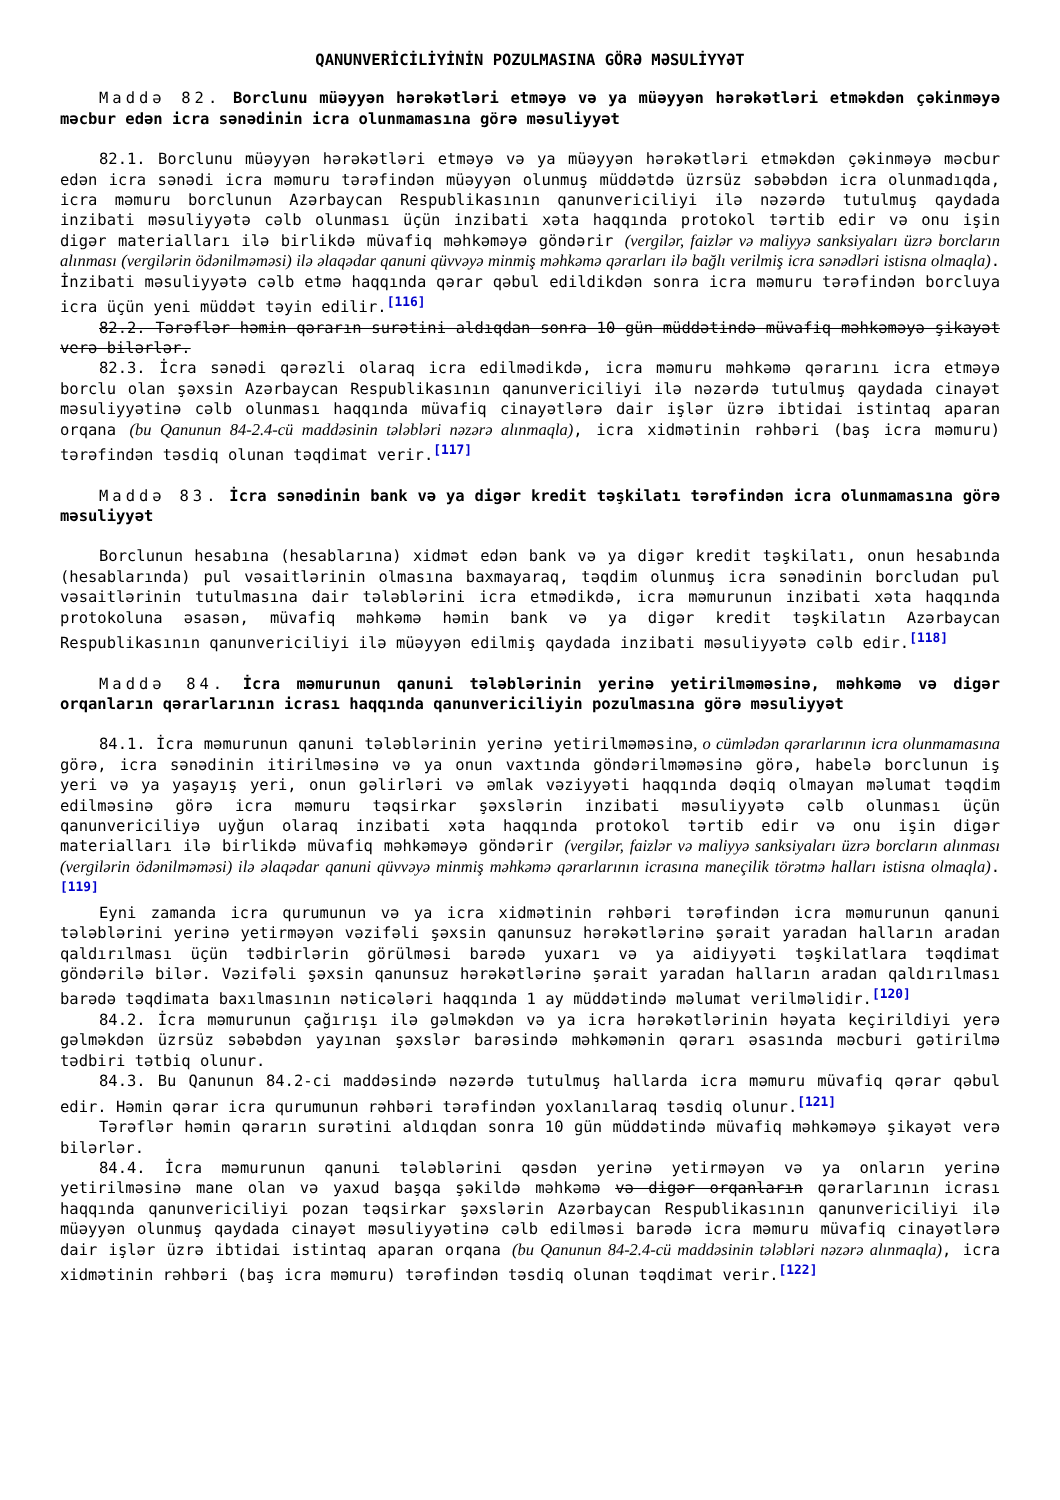QANUNVERİCİLİYİNİN POZULMASINA GÖRƏ MƏSULİYYƏT
Maddə 82. Borclunu müəyyən hərəkətləri etməyə və ya müəyyən hərəkətləri etməkdən çəkinməyə məcbur edən icra sənədinin icra olunmamasına görə məsuliyyət
82.1. Borclunu müəyyən hərəkətləri etməyə və ya müəyyən hərəkətləri etməkdən çəkinməyə məcbur edən icra sənədi icra məmuru tərəfindən müəyyən olunmuş müddətdə üzrsüz səbəbdən icra olunmadıqda, icra məmuru borclunun Azərbaycan Respublikasının qanunvericiliyi ilə nəzərdə tutulmuş qaydada inzibati məsuliyyətə cəlb olunması üçün inzibati xəta haqqında protokol tərtib edir və onu işin digər materialları ilə birlikdə müvafiq məhkəməyə göndərir (vergilər, faizlər və maliyyə sanksiyaları üzrə borcların alınması (vergilərin ödənilməməsi) ilə əlaqədar qanuni qüvvəyə minmiş məhkəmə qərarları ilə bağlı verilmiş icra sənədləri istisna olmaqla). İnzibati məsuliyyətə cəlb etmə haqqında qərar qəbul edildikdən sonra icra məmuru tərəfindən borcluya icra üçün yeni müddət təyin edilir.<sup>[116]</sup>
82.2. Tərəflər həmin qərarın surətini aldıqdan sonra 10 gün müddətində müvafiq məhkəməyə şikayət verə bilərlər.
82.3. İcra sənədi qərəzli olaraq icra edilmədikdə, icra məmuru məhkəmə qərarını icra etməyə borclu olan şəxsin Azərbaycan Respublikasının qanunvericiliyi ilə nəzərdə tutulmuş qaydada cinayət məsuliyyətinə cəlb olunması haqqında müvafiq cinayətlərə dair işlər üzrə ibtidai istintaq aparan orqana (bu Qanunun 84-2.4-cü maddəsinin tələbləri nəzərə alınmaqla), icra xidmətinin rəhbəri (baş icra məmuru) tərəfindən təsdiq olunan təqdimat verir.<sup>[117]</sup>
Maddə 83. İcra sənədinin bank və ya digər kredit təşkilatı tərəfindən icra olunmamasına görə məsuliyyət
Borclunun hesabına (hesablarına) xidmət edən bank və ya digər kredit təşkilatı, onun hesabında (hesablarında) pul vəsaitlərinin olmasına baxmayaraq, təqdim olunmuş icra sənədinin borcludan pul vəsaitlərinin tutulmasına dair tələblərini icra etmədikdə, icra məmurunun inzibati xəta haqqında protokoluna əsasən, müvafiq məhkəmə həmin bank və ya digər kredit təşkilatın Azərbaycan Respublikasının qanunvericiliyi ilə müəyyən edilmiş qaydada inzibati məsuliyyətə cəlb edir.<sup>[118]</sup>
Maddə 84. İcra məmurunun qanuni tələblərinin yerinə yetirilməməsinə, məhkəmə və digər orqanların qərarlarının icrası haqqında qanunvericiliyin pozulmasına görə məsuliyyət
84.1. İcra məmurunun qanuni tələblərinin yerinə yetirilməməsinə, o cümlədən qərarlarının icra olunmamasına görə, icra sənədinin itirilməsinə və ya onun vaxtında göndərilməməsinə görə, habelə borclunun iş yeri və ya yaşayış yeri, onun gəlirləri və əmlak vəziyyəti haqqında dəqiq olmayan məlumat təqdim edilməsinə görə icra məmuru təqsirkar şəxslərin inzibati məsuliyyətə cəlb olunması üçün qanunvericiliyə uyğun olaraq inzibati xəta haqqında protokol tərtib edir və onu işin digər materialları ilə birlikdə müvafiq məhkəməyə göndərir (vergilər, faizlər və maliyyə sanksiyaları üzrə borcların alınması (vergilərin ödənilməməsi) ilə əlaqədar qanuni qüvvəyə minmiş məhkəmə qərarlarının icrasına maneçilik törətmə halları istisna olmaqla).<sup>[119]</sup>
Eyni zamanda icra qurumunun və ya icra xidmətinin rəhbəri tərəfindən icra məmurunun qanuni tələblərini yerinə yetirməyən vəzifəli şəxsin qanunsuz hərəkətlərinə şərait yaradan halların aradan qaldırılması üçün tədbirlərin görülməsi barədə yuxarı və ya aidiyyəti təşkilatlara təqdimat göndərilə bilər. Vəzifəli şəxsin qanunsuz hərəkətlərinə şərait yaradan halların aradan qaldırılması barədə təqdimata baxılmasının nəticələri haqqında 1 ay müddətində məlumat verilməlidir.<sup>[120]</sup>
84.2. İcra məmurunun çağırışı ilə gəlməkdən və ya icra hərəkətlərinin həyata keçirildiyi yerə gəlməkdən üzrsüz səbəbdən yayınan şəxslər barəsində məhkəmənin qərarı əsasında məcburi gətirilmə tədbiri tətbiq olunur.
84.3. Bu Qanunun 84.2-ci maddəsində nəzərdə tutulmuş hallarda icra məmuru müvafiq qərar qəbul edir. Həmin qərar icra qurumunun rəhbəri tərəfindən yoxlanılaraq təsdiq olunur.<sup>[121]</sup>
Tərəflər həmin qərarın surətini aldıqdan sonra 10 gün müddətində müvafiq məhkəməyə şikayət verə bilərlər.
84.4. İcra məmurunun qanuni tələblərini qəsdən yerinə yetirməyən və ya onların yerinə yetirilməsinə mane olan və yaxud başqa şəkildə məhkəmə və digər orqanların qərarlarının icrası haqqında qanunvericiliyi pozan təqsirkar şəxslərin Azərbaycan Respublikasının qanunvericiliyi ilə müəyyən olunmuş qaydada cinayət məsuliyyətinə cəlb edilməsi barədə icra məmuru müvafiq cinayətlərə dair işlər üzrə ibtidai istintaq aparan orqana (bu Qanunun 84-2.4-cü maddəsinin tələbləri nəzərə alınmaqla), icra xidmətinin rəhbəri (baş icra məmuru) tərəfindən təsdiq olunan təqdimat verir.<sup>[122]</sup>